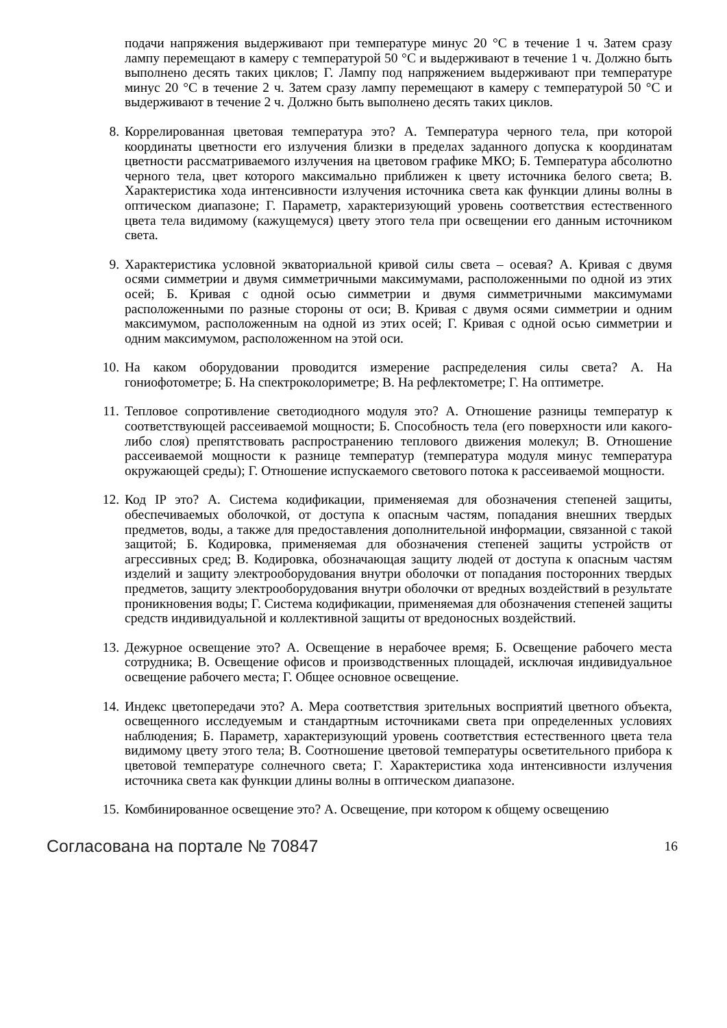подачи напряжения выдерживают при температуре минус 20 °С в течение 1 ч. Затем сразу лампу перемещают в камеру с температурой 50 °С и выдерживают в течение 1 ч. Должно быть выполнено десять таких циклов; Г. Лампу под напряжением выдерживают при температуре минус 20 °С в течение 2 ч. Затем сразу лампу перемещают в камеру с температурой 50 °С и выдерживают в течение 2 ч. Должно быть выполнено десять таких циклов.
8.
Коррелированная цветовая температура это? А. Температура черного тела, при которой координаты цветности его излучения близки в пределах заданного допуска к координатам цветности рассматриваемого излучения на цветовом графике МКО; Б. Температура абсолютно черного тела, цвет которого максимально приближен к цвету источника белого света; В. Характеристика хода интенсивности излучения источника света как функции длины волны в оптическом диапазоне; Г. Параметр, характеризующий уровень соответствия естественного цвета тела видимому (кажущемуся) цвету этого тела при освещении его данным источником света.
9.
Характеристика условной экваториальной кривой силы света – осевая? А. Кривая с двумя осями симметрии и двумя симметричными максимумами, расположенными по одной из этих осей; Б. Кривая с одной осью симметрии и двумя симметричными максимумами расположенными по разные стороны от оси; В. Кривая с двумя осями симметрии и одним максимумом, расположенным на одной из этих осей; Г. Кривая с одной осью симметрии и одним максимумом, расположенном на этой оси.
10.
На каком оборудовании проводится измерение распределения силы света? А. На гониофотометре; Б. На спектроколориметре; В. На рефлектометре; Г. На оптиметре.
11.
Тепловое сопротивление светодиодного модуля это? А. Отношение разницы температур к соответствующей рассеиваемой мощности; Б. Способность тела (его поверхности или какого-либо слоя) препятствовать распространению теплового движения молекул; В. Отношение рассеиваемой мощности к разнице температур (температура модуля минус температура окружающей среды); Г. Отношение испускаемого светового потока к рассеиваемой мощности.
12.
Код IP это? А. Система кодификации, применяемая для обозначения степеней защиты, обеспечиваемых оболочкой, от доступа к опасным частям, попадания внешних твердых предметов, воды, а также для предоставления дополнительной информации, связанной с такой защитой; Б. Кодировка, применяемая для обозначения степеней защиты устройств от агрессивных сред; В. Кодировка, обозначающая защиту людей от доступа к опасным частям изделий и защиту электрооборудования внутри оболочки от попадания посторонних твердых предметов, защиту электрооборудования внутри оболочки от вредных воздействий в результате проникновения воды; Г. Система кодификации, применяемая для обозначения степеней защиты средств индивидуальной и коллективной защиты от вредоносных воздействий.
13.
Дежурное освещение это? А. Освещение в нерабочее время; Б. Освещение рабочего места сотрудника; В. Освещение офисов и производственных площадей, исключая индивидуальное освещение рабочего места; Г. Общее основное освещение.
14.
Индекс цветопередачи это? А. Мера соответствия зрительных восприятий цветного объекта, освещенного исследуемым и стандартным источниками света при определенных условиях наблюдения; Б. Параметр, характеризующий уровень соответствия естественного цвета тела видимому цвету этого тела; В. Соотношение цветовой температуры осветительного прибора к цветовой температуре солнечного света; Г. Характеристика хода интенсивности излучения источника света как функции длины волны в оптическом диапазоне.
15.
Комбинированное освещение это? А. Освещение, при котором к общему освещению
Согласована на портале № 70847 16